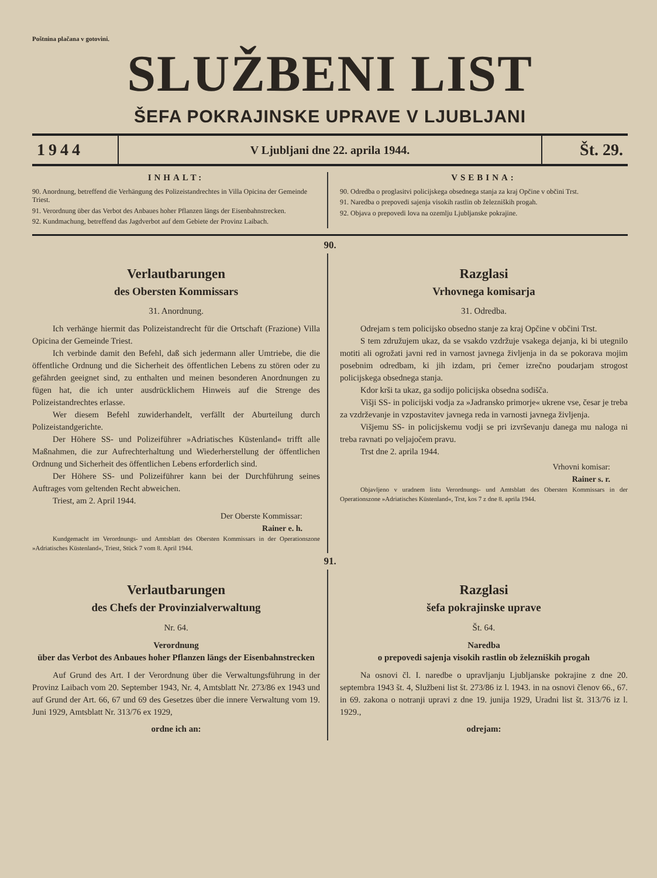Poštnina plačana v gotovini.
SLUŽBENI LIST
ŠEFA POKRAJINSKE UPRAVE V LJUBLJANI
1944
V Ljubljani dne 22. aprila 1944.
Št. 29.
INHALT:
90. Anordnung, betreffend die Verhängung des Polizeistandrechtes in Villa Opicina der Gemeinde Triest.
91. Verordnung über das Verbot des Anbaues hoher Pflanzen längs der Eisenbahnstrecken.
92. Kundmachung, betreffend das Jagdverbot auf dem Gebiete der Provinz Laibach.
VSEBINA:
90. Odredba o proglasitvi policijskega obsednega stanja za kraj Opčine v občini Trst.
91. Naredba o prepovedi sajenja visokih rastlin ob železniških progah.
92. Objava o prepovedi lova na ozemlju Ljubljanske pokrajine.
90.
Verlautbarungen
des Obersten Kommissars
31. Anordnung.
Ich verhänge hiermit das Polizeistandrecht für die Ortschaft (Frazione) Villa Opicina der Gemeinde Triest.
Ich verbinde damit den Befehl, daß sich jedermann aller Umtriebe, die die öffentliche Ordnung und die Sicherheit des öffentlichen Lebens zu stören oder zu gefährden geeignet sind, zu enthalten und meinen besonderen Anordnungen zu fügen hat, die ich unter ausdrücklichem Hinweis auf die Strenge des Polizeistandrechtes erlasse.
Wer diesem Befehl zuwiderhandelt, verfällt der Aburteilung durch Polizeistandgerichte.
Der Höhere SS- und Polizeiführer »Adriatisches Küstenland« trifft alle Maßnahmen, die zur Aufrechterhaltung und Wiederherstellung der öffentlichen Ordnung und Sicherheit des öffentlichen Lebens erforderlich sind.
Der Höhere SS- und Polizeiführer kann bei der Durchführung seines Auftrages vom geltenden Recht abweichen.
Triest, am 2. April 1944.
Der Oberste Kommissar:
Rainer e. h.
Kundgemacht im Verordnungs- und Amtsblatt des Obersten Kommissars in der Operationszone »Adriatisches Küstenland«, Triest, Stück 7 vom 8. April 1944.
Razglasi
Vrhovnega komisarja
31. Odredba.
Odrejam s tem policijsko obsedno stanje za kraj Opčine v občini Trst.
S tem združujem ukaz, da se vsakdo vzdržuje vsakega dejanja, ki bi utegnilo motiti ali ogrožati javni red in varnost javnega življenja in da se pokorava mojim posebnim odredbam, ki jih izdam, pri čemer izrečno poudarjam strogost policijskega obsednega stanja.
Kdor krši ta ukaz, ga sodijo policijska obsedna sodišča.
Višji SS- in policijski vodja za »Jadransko primorje« ukrene vse, česar je treba za vzdrževanje in vzpostavitev javnega reda in varnosti javnega življenja.
Višjemu SS- in policijskemu vodji se pri izvrševanju danega mu naloga ni treba ravnati po veljajočem pravu.
Trst dne 2. aprila 1944.
Vrhovni komisar:
Rainer s. r.
Objavljeno v uradnem listu Verordnungs- und Amtsblatt des Obersten Kommissars in der Operationszone »Adriatisches Küstenland«, Trst, kos 7 z dne 8. aprila 1944.
91.
Verlautbarungen
des Chefs der Provinzialverwaltung
Nr. 64.
Verordnung
über das Verbot des Anbaues hoher Pflanzen längs der Eisenbahnstrecken
Auf Grund des Art. I der Verordnung über die Verwaltungsführung in der Provinz Laibach vom 20. September 1943, Nr. 4, Amtsblatt Nr. 273/86 ex 1943 und auf Grund der Art. 66, 67 und 69 des Gesetzes über die innere Verwaltung vom 19. Juni 1929, Amtsblatt Nr. 313/76 ex 1929,
ordne ich an:
Razglasi
šefa pokrajinske uprave
Št. 64.
Naredba
o prepovedi sajenja visokih rastlin ob železniških progah
Na osnovi čl. I. naredbe o upravljanju Ljubljanske pokrajine z dne 20. septembra 1943 št. 4, Službeni list št. 273/86 iz l. 1943. in na osnovi členov 66., 67. in 69. zakona o notranji upravi z dne 19. junija 1929, Uradni list št. 313/76 iz l. 1929.,
odrejam: